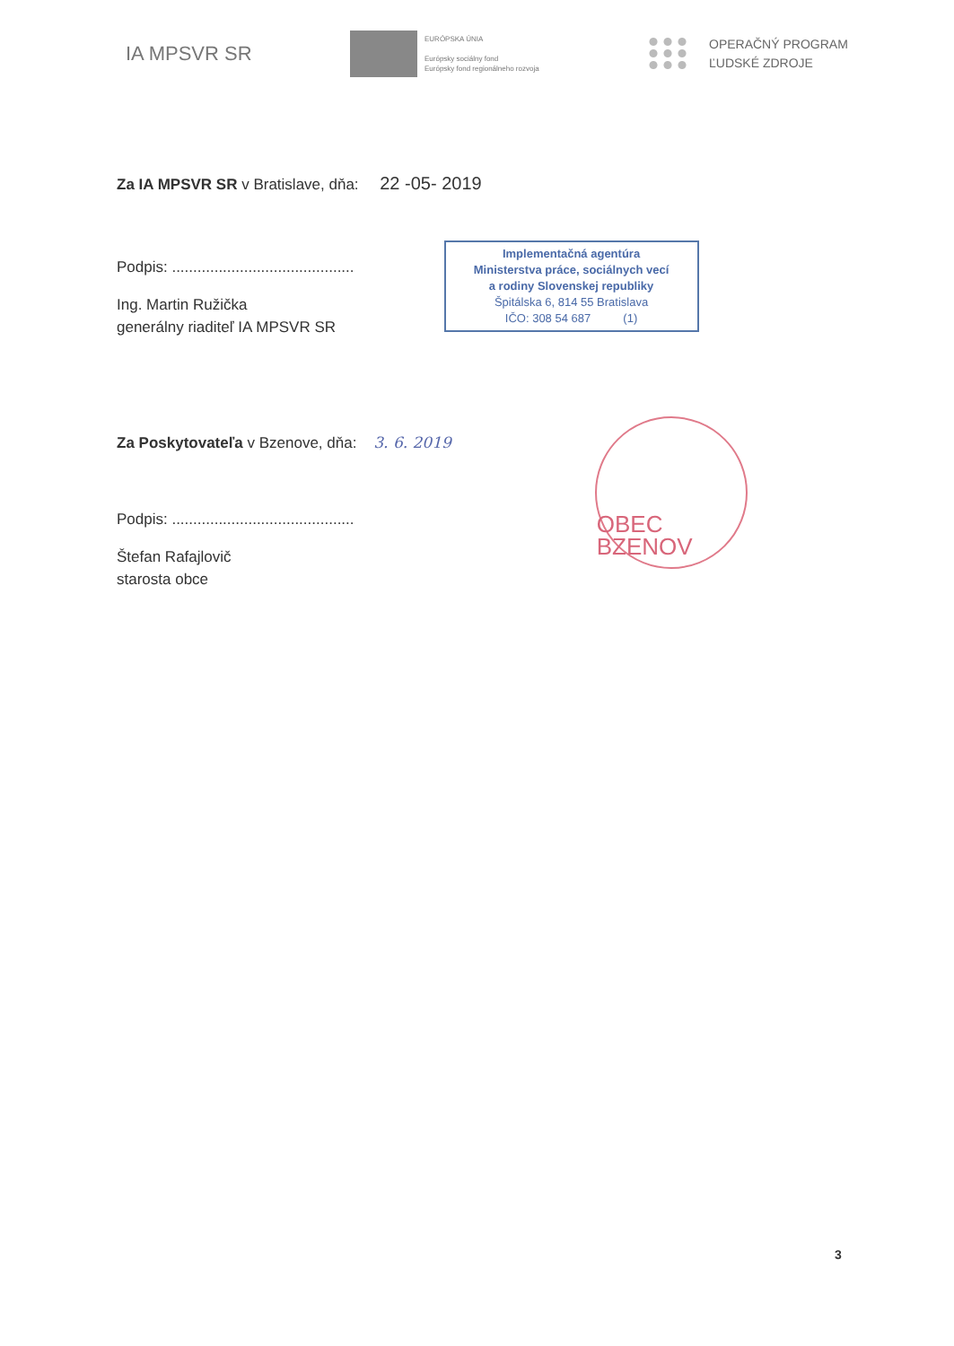IA MPSVR SR
EURÓPSKA ÚNIA
Európsky sociálny fond
Európsky fond regionálneho rozvoja
OPERAČNÝ PROGRAM
ĽUDSKÉ ZDROJE
Za IA MPSVR SR v Bratislave, dňa: 22 -05- 2019
Podpis: ...........................................
Ing. Martin Ružička
generálny riaditeľ IA MPSVR SR
Implementačná agentúra
Ministerstva práce, sociálnych vecí
a rodiny Slovenskej republiky
Špitálska 6, 814 55 Bratislava
IČO: 308 54 687 (1)
Za Poskytovateľa v Bzenove, dňa: 3. 6. 2019
Podpis: ...........................................
Štefan Rafajlovič
starosta obce
OBEC BZENOV
3